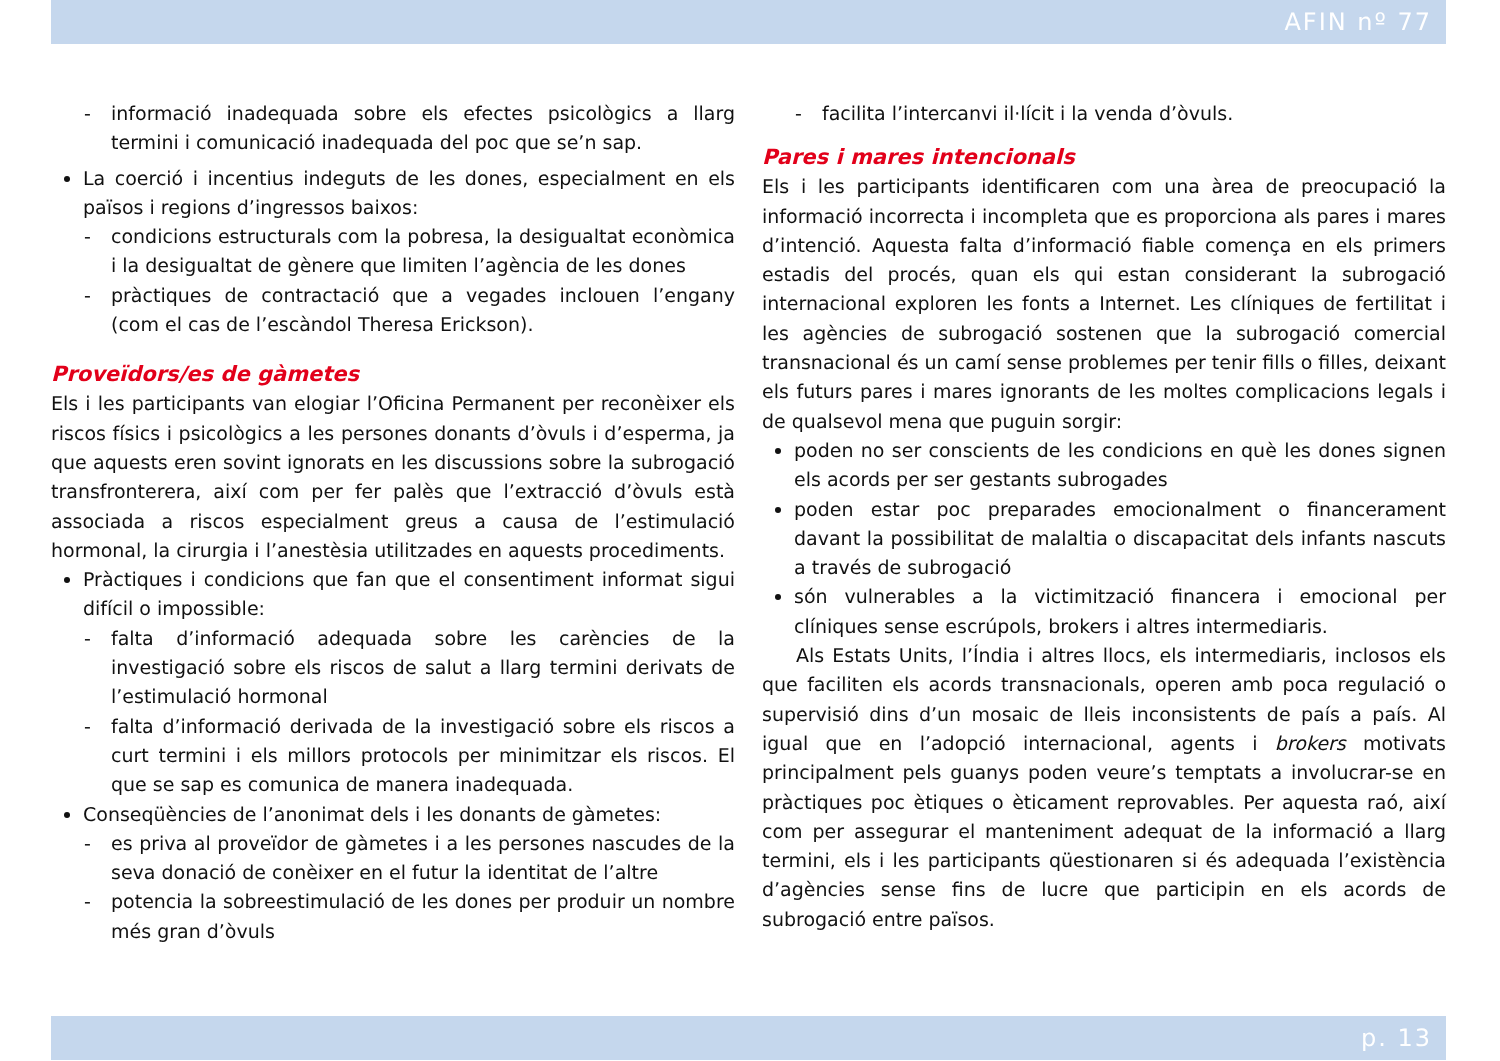AFIN nº 77
- informació inadequada sobre els efectes psicològics a llarg termini i comunicació inadequada del poc que se’n sap.
La coerció i incentius indeguts de les dones, especialment en els països i regions d’ingressos baixos:
- condicions estructurals com la pobresa, la desigualtat econòmica i la desigualtat de gènere que limiten l’agència de les dones
- pràctiques de contractació que a vegades inclouen l’engany (com el cas de l’escàndol Theresa Erickson).
Proveïdors/es de gàmetes
Els i les participants van elogiar l’Oficina Permanent per reconèixer els riscos físics i psicològics a les persones donants d’òvuls i d’esperma, ja que aquests eren sovint ignorats en les discussions sobre la subrogació transfronterera, així com per fer palès que l’extracció d’òvuls està associada a riscos especialment greus a causa de l’estimulació hormonal, la cirurgia i l’anestèsia utilitzades en aquests procediments.
Pràctiques i condicions que fan que el consentiment informat sigui difícil o impossible:
- falta d’informació adequada sobre les carències de la investigació sobre els riscos de salut a llarg termini derivats de l’estimulació hormonal
- falta d’informació derivada de la investigació sobre els riscos a curt termini i els millors protocols per minimitzar els riscos. El que se sap es comunica de manera inadequada.
Conseqüències de l’anonimat dels i les donants de gàmetes:
- es priva al proveïdor de gàmetes i a les persones nascudes de la seva donació de conèixer en el futur la identitat de l’altre
- potencia la sobreestimulació de les dones per produir un nombre més gran d’òvuls
- facilita l’intercanvi il·lícit i la venda d’òvuls.
Pares i mares intencionals
Els i les participants identificaren com una àrea de preocupació la informació incorrecta i incompleta que es proporciona als pares i mares d’intenció. Aquesta falta d’informació fiable comença en els primers estadis del procés, quan els qui estan considerant la subrogació internacional exploren les fonts a Internet. Les clíniques de fertilitat i les agències de subrogació sostenen que la subrogació comercial transnacional és un camí sense problemes per tenir fills o filles, deixant els futurs pares i mares ignorants de les moltes complicacions legals i de qualsevol mena que puguin sorgir:
poden no ser conscients de les condicions en què les dones signen els acords per ser gestants subrogades
poden estar poc preparades emocionalment o financerament davant la possibilitat de malaltia o discapacitat dels infants nascuts a través de subrogació
són vulnerables a la victimització financera i emocional per clíniques sense escrúpols, brokers i altres intermediaris.
Als Estats Units, l’Índia i altres llocs, els intermediaris, inclosos els que faciliten els acords transnacionals, operen amb poca regulació o supervisió dins d’un mosaic de lleis inconsistents de país a país. Al igual que en l’adopció internacional, agents i brokers motivats principalment pels guanys poden veure’s temptats a involucrar-se en pràctiques poc ètiques o èticament reprovables. Per aquesta raó, així com per assegurar el manteniment adequat de la informació a llarg termini, els i les participants qüestionaren si és adequada l’existència d’agències sense fins de lucre que participin en els acords de subrogació entre països.
p. 13